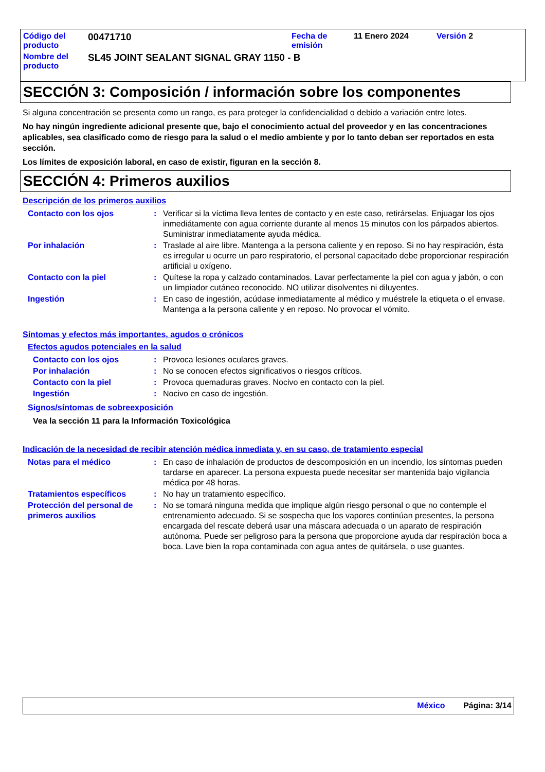| Código del producto | 00471710 | Fecha de emisión | 11 Enero 2024 | Versión 2 |
| Nombre del producto | SL45 JOINT SEALANT SIGNAL GRAY 1150 - B | | | |
SECCIÓN 3: Composición / información sobre los componentes
Si alguna concentración se presenta como un rango, es para proteger la confidencialidad o debido a variación entre lotes.
No hay ningún ingrediente adicional presente que, bajo el conocimiento actual del proveedor y en las concentraciones aplicables, sea clasificado como de riesgo para la salud o el medio ambiente y por lo tanto deban ser reportados en esta sección.
Los límites de exposición laboral, en caso de existir, figuran en la sección 8.
SECCIÓN 4: Primeros auxilios
Descripción de los primeros auxilios
| Contacto con los ojos | : | Verificar si la víctima lleva lentes de contacto y en este caso, retirárselas. Enjuagar los ojos inmediátamente con agua corriente durante al menos 15 minutos con los párpados abiertos. Suministrar inmediatamente ayuda médica. |
| Por inhalación | : | Traslade al aire libre. Mantenga a la persona caliente y en reposo. Si no hay respiración, ésta es irregular u ocurre un paro respiratorio, el personal capacitado debe proporcionar respiración artificial u oxígeno. |
| Contacto con la piel | : | Quítese la ropa y calzado contaminados. Lavar perfectamente la piel con agua y jabón, o con un limpiador cutáneo reconocido. NO utilizar disolventes ni diluyentes. |
| Ingestión | : | En caso de ingestión, acúdase inmediatamente al médico y muéstrele la etiqueta o el envase. Mantenga a la persona caliente y en reposo. No provocar el vómito. |
Síntomas y efectos más importantes, agudos o crónicos
Efectos agudos potenciales en la salud
| Contacto con los ojos | : | Provoca lesiones oculares graves. |
| Por inhalación | : | No se conocen efectos significativos o riesgos críticos. |
| Contacto con la piel | : | Provoca quemaduras graves. Nocivo en contacto con la piel. |
| Ingestión | : | Nocivo en caso de ingestión. |
Signos/síntomas de sobreexposición
Vea la sección 11 para la Información Toxicológica
Indicación de la necesidad de recibir atención médica inmediata y, en su caso, de tratamiento especial
| Notas para el médico | : | En caso de inhalación de productos de descomposición en un incendio, los síntomas pueden tardarse en aparecer. La persona expuesta puede necesitar ser mantenida bajo vigilancia médica por 48 horas. |
| Tratamientos específicos | : | No hay un tratamiento específico. |
| Protección del personal de primeros auxilios | : | No se tomará ninguna medida que implique algún riesgo personal o que no contemple el entrenamiento adecuado. Si se sospecha que los vapores continúan presentes, la persona encargada del rescate deberá usar una máscara adecuada o un aparato de respiración autónoma. Puede ser peligroso para la persona que proporcione ayuda dar respiración boca a boca. Lave bien la ropa contaminada con agua antes de quitársela, o use guantes. |
México Página: 3/14